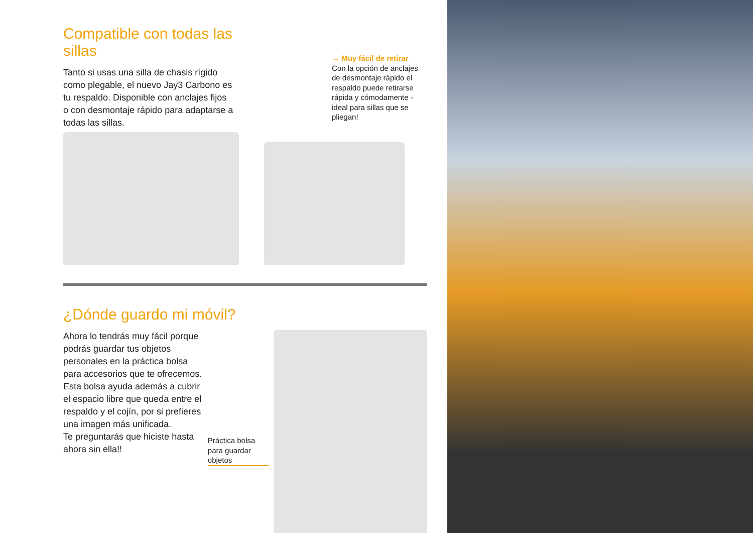Compatible con todas las sillas
Tanto si usas una silla de chasis rígido como plegable, el nuevo Jay3 Carbono es tu respaldo. Disponible con anclajes fijos o con desmontaje rápido para adaptarse a todas las sillas.
→ Muy fácil de retirar
Con la opción de anclajes de desmontaje rápido el respaldo puede retirarse rápida y cómodamente - ideal para sillas que se pliegan!
¿Dónde guardo mi móvil?
Ahora lo tendrás muy fácil porque podrás guardar tus objetos personales en la práctica bolsa para accesorios que te ofrecemos. Esta bolsa ayuda además a cubrir el espacio libre que queda entre el respaldo y el cojín, por si prefieres una imagen más unificada.
Te preguntarás que hiciste hasta ahora sin ella!!
Práctica bolsa para guardar objetos